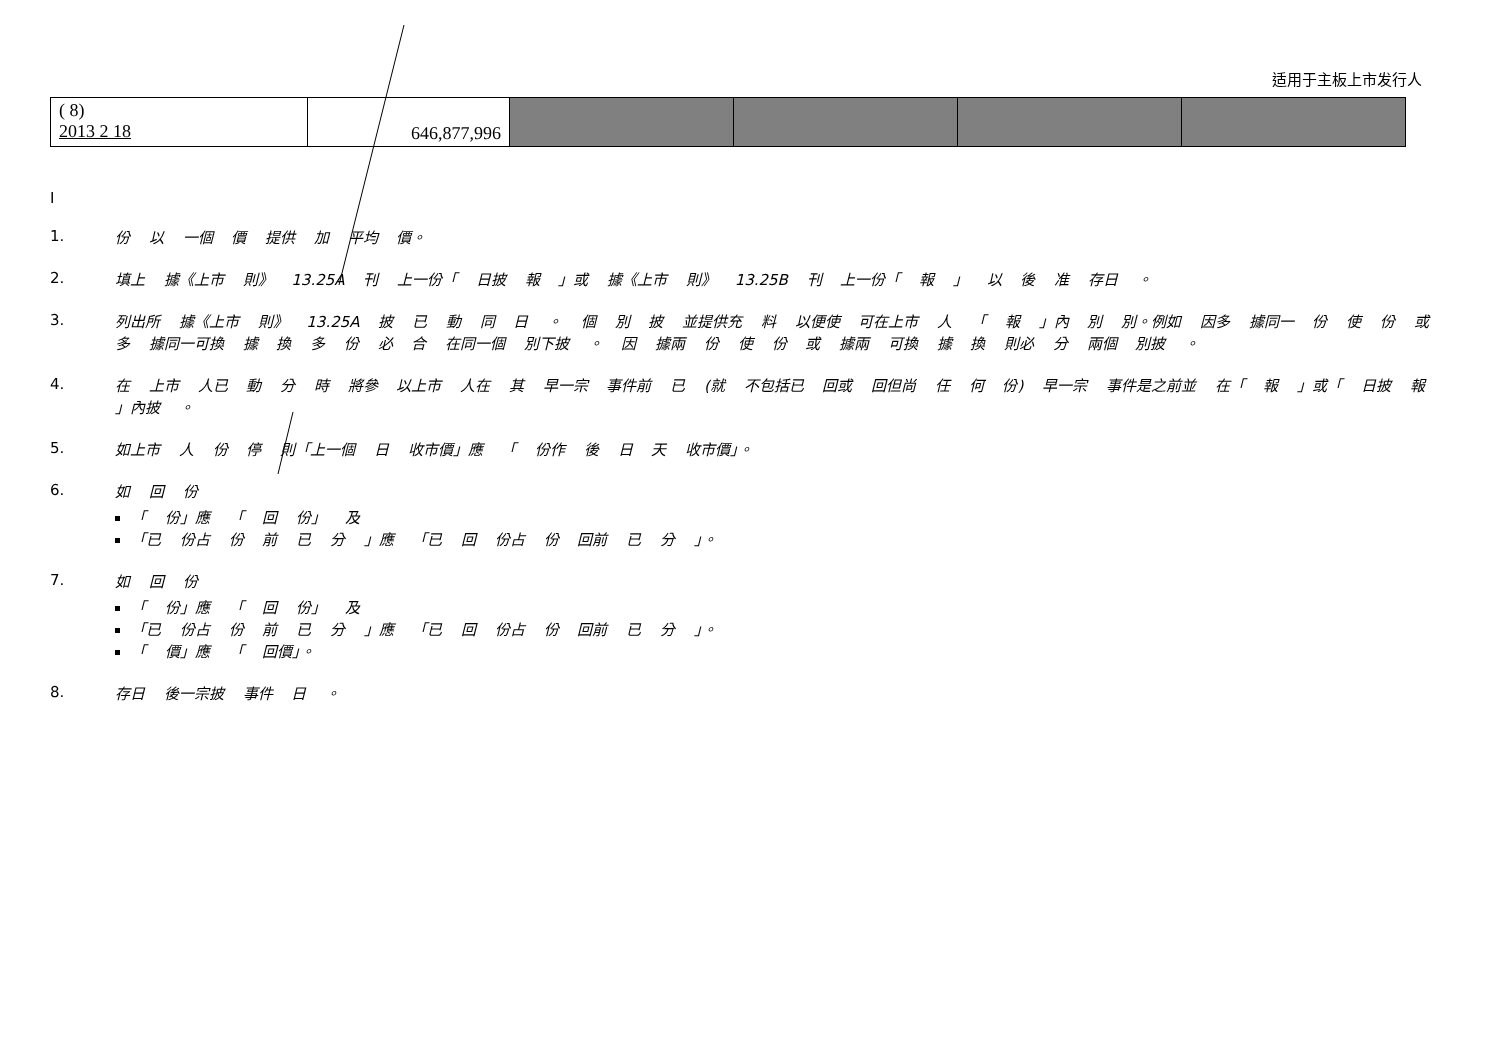适用于主板上市发行人
| ( 8) 2013 2 18 | 646,877,996 | | | | |
I
1.
份 以 一個 價 提供 加 平均 價。
2.
填上 據《上市 則》 13.25A 刊 上一份「 日披 報 」或 據《上市 則》 13.25B 刊 上一份「 報 」 以 後 准 存日 。
3.
列出所 據《上市 則》 13.25A 披 已 動 同 日 。 個 別 披 並提供充 料 以便使 可在上市 人 「 報 」內 別 別。例如 因多 據同一 份 使 份 或多 據同一可換 據 換 多 份 必 合 在同一個 別下披 。 因 據兩 份 使 份 或 據兩 可換 據 換 則必 分 兩個 別披 。
4.
在 上市 人已 動 分 時 將參 以上市 人在 其 早一宗 事件前 已 (就 不包括已 回或 回但尚 任 何 份) 早一宗 事件是之前並 在「 報 」或「 日披 報 」內披 。
5.
如上市 人 份 停 則「上一個 日 收市價」應 「 份作 後 日 天 收市價」。
6.
如 回 份
「 份」應 「 回 份」 及
「已 份占 份 前 已 分 」應 「已 回 份占 份 回前 已 分 」。
7.
如 回 份
「 份」應 「 回 份」 及
「已 份占 份 前 已 分 」應 「已 回 份占 份 回前 已 分 」。
「 價」應 「 回價」。
8.
存日 後一宗披 事件 日 。